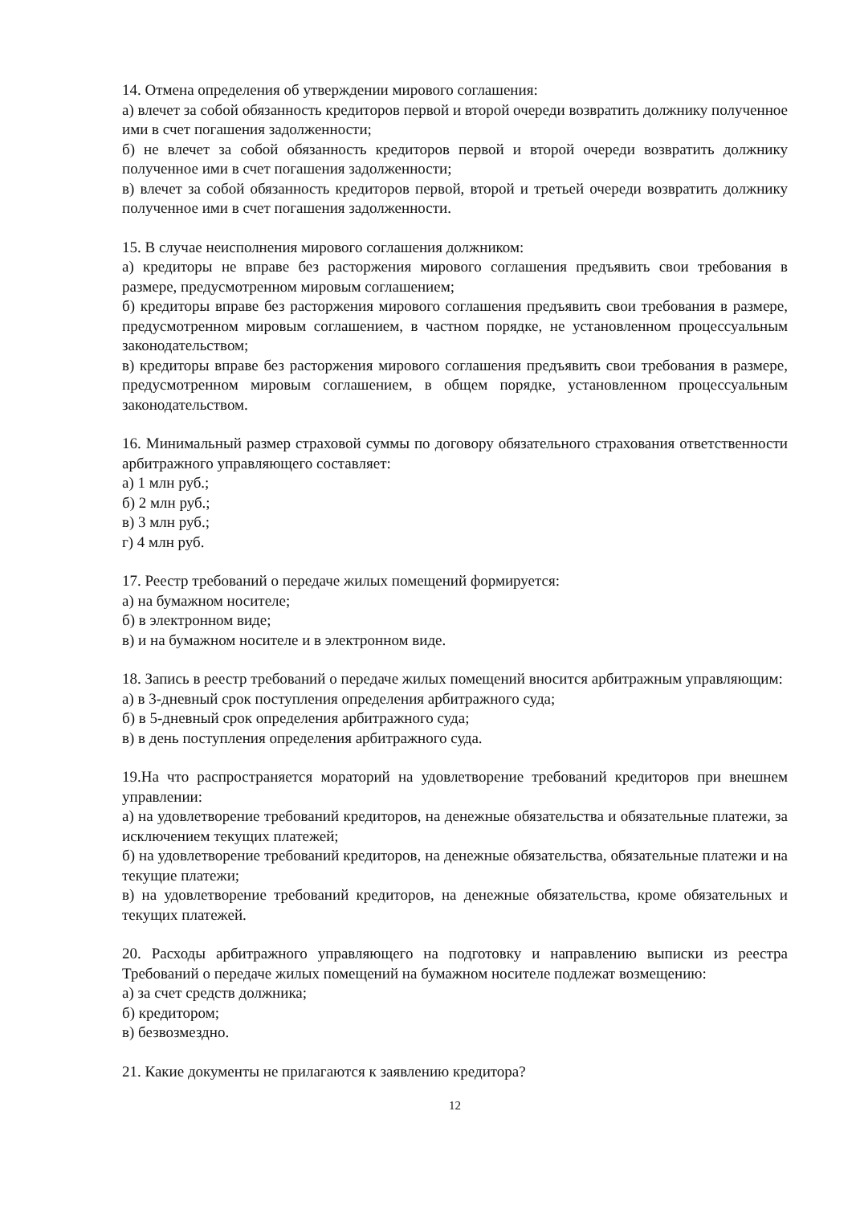14. Отмена определения об утверждении мирового соглашения:
а) влечет за собой обязанность кредиторов первой и второй очереди возвратить должнику полученное ими в счет погашения задолженности;
б) не влечет за собой обязанность кредиторов первой и второй очереди возвратить должнику полученное ими в счет погашения задолженности;
в) влечет за собой обязанность кредиторов первой, второй и третьей очереди возвратить должнику полученное ими в счет погашения задолженности.
15. В случае неисполнения мирового соглашения должником:
а) кредиторы не вправе без расторжения мирового соглашения предъявить свои требования в размере, предусмотренном мировым соглашением;
б) кредиторы вправе без расторжения мирового соглашения предъявить свои требования в размере, предусмотренном мировым соглашением, в частном порядке, не установленном процессуальным законодательством;
в) кредиторы вправе без расторжения мирового соглашения предъявить свои требования в размере, предусмотренном мировым соглашением, в общем порядке, установленном процессуальным законодательством.
16. Минимальный размер страховой суммы по договору обязательного страхования ответственности арбитражного управляющего составляет:
а) 1 млн руб.;
б) 2 млн руб.;
в) 3 млн руб.;
г) 4 млн руб.
17. Реестр требований о передаче жилых помещений формируется:
а) на бумажном носителе;
б) в электронном виде;
в) и на бумажном носителе и в электронном виде.
18. Запись в реестр требований о передаче жилых помещений вносится арбитражным управляющим:
а) в 3-дневный срок поступления определения арбитражного суда;
б) в 5-дневный срок определения арбитражного суда;
в) в день поступления определения арбитражного суда.
19.На что распространяется мораторий на удовлетворение требований кредиторов при внешнем управлении:
а) на удовлетворение требований кредиторов, на денежные обязательства и обязательные платежи, за исключением текущих платежей;
б) на удовлетворение требований кредиторов, на денежные обязательства, обязательные платежи и на текущие платежи;
в) на удовлетворение требований кредиторов, на денежные обязательства, кроме обязательных и текущих платежей.
20. Расходы арбитражного управляющего на подготовку и направлению выписки из реестра Требований о передаче жилых помещений на бумажном носителе подлежат возмещению:
а) за счет средств должника;
б) кредитором;
в) безвозмездно.
21. Какие документы не прилагаются к заявлению кредитора?
12